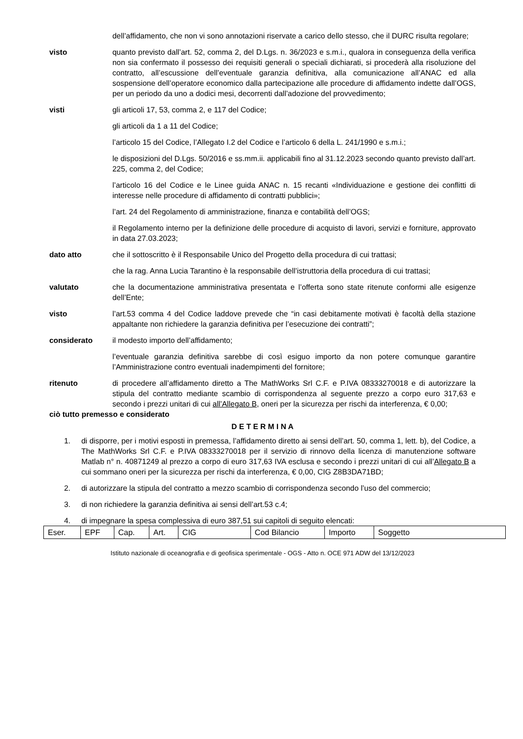dell’affidamento, che non vi sono annotazioni riservate a carico dello stesso, che il DURC risulta regolare;
visto quanto previsto dall’art. 52, comma 2, del D.Lgs. n. 36/2023 e s.m.i., qualora in conseguenza della verifica non sia confermato il possesso dei requisiti generali o speciali dichiarati, si procederà alla risoluzione del contratto, all’escussione dell’eventuale garanzia definitiva, alla comunicazione all’ANAC ed alla sospensione dell’operatore economico dalla partecipazione alle procedure di affidamento indette dall’OGS, per un periodo da uno a dodici mesi, decorrenti dall’adozione del provvedimento;
visti gli articoli 17, 53, comma 2, e 117 del Codice;
gli articoli da 1 a 11 del Codice;
l’articolo 15 del Codice, l’Allegato I.2 del Codice e l’articolo 6 della L. 241/1990 e s.m.i.;
le disposizioni del D.Lgs. 50/2016 e ss.mm.ii. applicabili fino al 31.12.2023 secondo quanto previsto dall’art. 225, comma 2, del Codice;
l’articolo 16 del Codice e le Linee guida ANAC n. 15 recanti «Individuazione e gestione dei conflitti di interesse nelle procedure di affidamento di contratti pubblici»;
l’art. 24 del Regolamento di amministrazione, finanza e contabilità dell’OGS;
il Regolamento interno per la definizione delle procedure di acquisto di lavori, servizi e forniture, approvato in data 27.03.2023;
dato atto che il sottoscritto è il Responsabile Unico del Progetto della procedura di cui trattasi;
che la rag. Anna Lucia Tarantino è la responsabile dell’istruttoria della procedura di cui trattasi;
valutato che la documentazione amministrativa presentata e l’offerta sono state ritenute conformi alle esigenze dell’Ente;
visto l’art.53 comma 4 del Codice laddove prevede che “in casi debitamente motivati è facoltà della stazione appaltante non richiedere la garanzia definitiva per l’esecuzione dei contratti”;
considerato il modesto importo dell’affidamento;
l’eventuale garanzia definitiva sarebbe di così esiguo importo da non potere comunque garantire l’Amministrazione contro eventuali inadempimenti del fornitore;
ritenuto di procedere all’affidamento diretto a The MathWorks Srl C.F. e P.IVA 08333270018 e di autorizzare la stipula del contratto mediante scambio di corrispondenza al seguente prezzo a corpo euro 317,63 e secondo i prezzi unitari di cui all’Allegato B, oneri per la sicurezza per rischi da interferenza, € 0,00;
ciò tutto premesso e considerato
D E T E R M I N A
1. di disporre, per i motivi esposti in premessa, l’affidamento diretto ai sensi dell’art. 50, comma 1, lett. b), del Codice, a The MathWorks Srl C.F. e P.IVA 08333270018 per il servizio di rinnovo della licenza di manutenzione software Matlab n° n. 40871249 al prezzo a corpo di euro 317,63 IVA esclusa e secondo i prezzi unitari di cui all’Allegato B a cui sommano oneri per la sicurezza per rischi da interferenza, € 0,00, CIG Z8B3DA71BD;
2. di autorizzare la stipula del contratto a mezzo scambio di corrispondenza secondo l’uso del commercio;
3. di non richiedere la garanzia definitiva ai sensi dell’art.53 c.4;
4. di impegnare la spesa complessiva di euro 387,51 sui capitoli di seguito elencati:
| Eser. | EPF | Cap. | Art. | CIG | Cod Bilancio | Importo | Soggetto |
Istituto nazionale di oceanografia e di geofisica sperimentale - OGS - Atto n. OCE 971 ADW del 13/12/2023